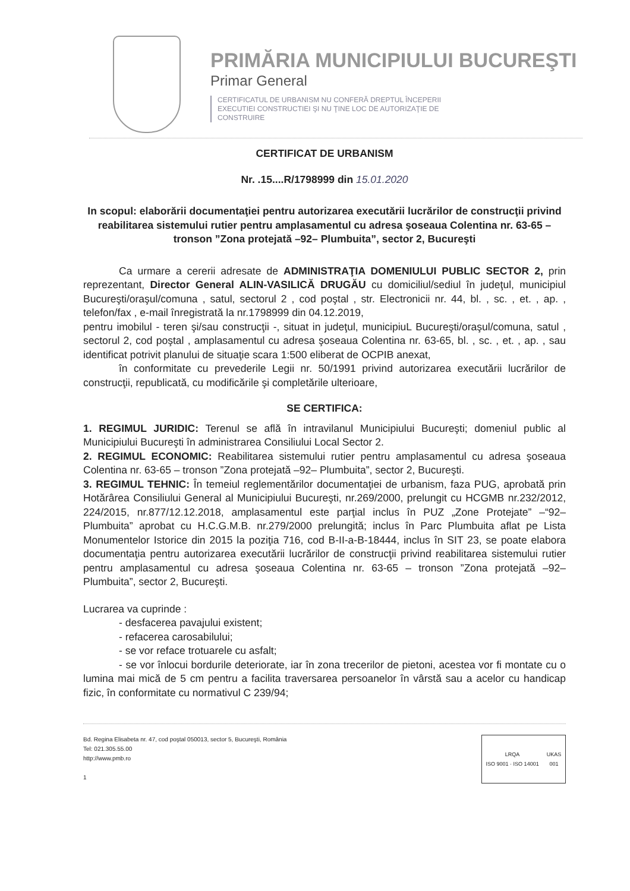PRIMĂRIA MUNICIPIULUI BUCUREŞTI
Primar General
CERTIFICATUL DE URBANISM NU CONFERĂ DREPTUL ÎNCEPERII EXECUTIEI CONSTRUCTIEI ŞI NU ŢINE LOC DE AUTORIZAŢIE DE CONSTRUIRE
CERTIFICAT DE URBANISM
Nr. .15....R/1798999 din 15.01.2020
In scopul: elaborării documentaţiei pentru autorizarea executării lucrărilor de construcţii privind reabilitarea sistemului rutier pentru amplasamentul cu adresa şoseaua Colentina nr. 63-65 – tronson ”Zona protejată –92– Plumbuita”, sector 2, Bucureşti
Ca urmare a cererii adresate de ADMINISTRAŢIA DOMENIULUI PUBLIC SECTOR 2, prin reprezentant, Director General ALIN-VASILICĂ DRUGĂU cu domiciliul/sediul în judeţul, municipiul Bucureşti/oraşul/comuna , satul, sectorul 2 , cod poştal , str. Electronicii nr. 44, bl. , sc. , et. , ap. , telefon/fax , e-mail înregistrată la nr.1798999 din 04.12.2019,
pentru imobilul - teren şi/sau construcţii -, situat in judeţul, municipiuL Bucureşti/oraşul/comuna, satul , sectorul 2, cod poştal , amplasamentul cu adresa şoseaua Colentina nr. 63-65, bl. , sc. , et. , ap. , sau identificat potrivit planului de situaţie scara 1:500 eliberat de OCPIB anexat,
în conformitate cu prevederile Legii nr. 50/1991 privind autorizarea executării lucrărilor de construcţii, republicată, cu modificările şi completările ulterioare,
SE CERTIFICA:
1. REGIMUL JURIDIC: Terenul se află în intravilanul Municipiului Bucureşti; domeniul public al Municipiului Bucureşti în administrarea Consiliului Local Sector 2.
2. REGIMUL ECONOMIC: Reabilitarea sistemului rutier pentru amplasamentul cu adresa şoseaua Colentina nr. 63-65 – tronson ”Zona protejată –92– Plumbuita”, sector 2, Bucureşti.
3. REGIMUL TEHNIC: În temeiul reglementărilor documentaţiei de urbanism, faza PUG, aprobată prin Hotărârea Consiliului General al Municipiului Bucureşti, nr.269/2000, prelungit cu HCGMB nr.232/2012, 224/2015, nr.877/12.12.2018, amplasamentul este parţial inclus în PUZ „Zone Protejate” –“92– Plumbuita” aprobat cu H.C.G.M.B. nr.279/2000 prelungită; inclus în Parc Plumbuita aflat pe Lista Monumentelor Istorice din 2015 la poziţia 716, cod B-II-a-B-18444, inclus în SIT 23, se poate elabora documentaţia pentru autorizarea executării lucrărilor de construcţii privind reabilitarea sistemului rutier pentru amplasamentul cu adresa şoseaua Colentina nr. 63-65 – tronson ”Zona protejată –92– Plumbuita”, sector 2, Bucureşti.
Lucrarea va cuprinde :
- desfacerea pavajului existent;
- refacerea carosabilului;
- se vor reface trotuarele cu asfalt;
- se vor înlocui bordurile deteriorate, iar în zona trecerilor de pietoni, acestea vor fi montate cu o lumina mai mică de 5 cm pentru a facilita traversarea persoanelor în vârstă sau a acelor cu handicap fizic, în conformitate cu normativul C 239/94;
Bd. Regina Elisabeta nr. 47, cod poştal 050013, sector 5, Bucureşti, România
Tel: 021.305.55.00
http://www.pmb.ro
1
LRQA
ISO 9001 · ISO 14001 UKAS
001